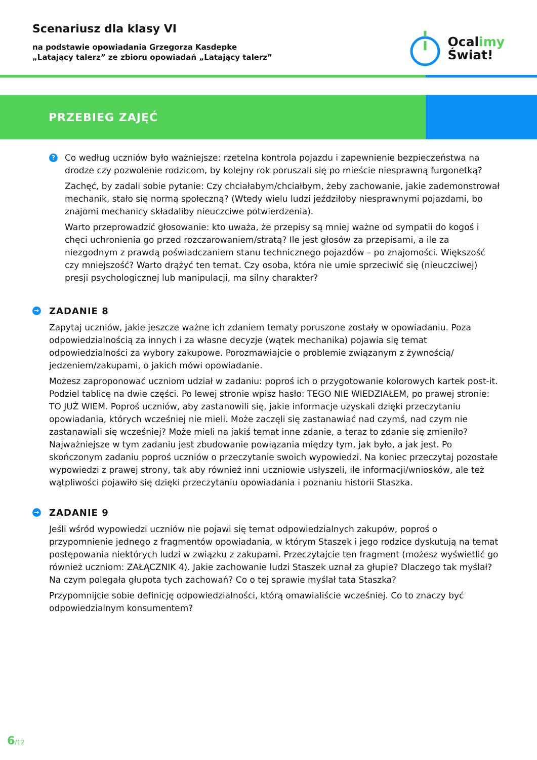Scenariusz dla klasy VI
na podstawie opowiadania Grzegorza Kasdepke
„Latający talerz” ze zbioru opowiadań „Latający talerz”
Ocalimy
Świat!
PRZEBIEG ZAJĘĆ
?
Co według uczniów było ważniejsze: rzetelna kontrola pojazdu i zapewnienie bezpieczeństwa na drodze czy pozwolenie rodzicom, by kolejny rok poruszali się po mieście niesprawną furgonetką?
Zachęć, by zadali sobie pytanie: Czy chciałabym/chciałbym, żeby zachowanie, jakie zademonstrował mechanik, stało się normą społeczną? (Wtedy wielu ludzi jeździłoby niesprawnymi pojazdami, bo znajomi mechanicy składaliby nieuczciwe potwierdzenia).
Warto przeprowadzić głosowanie: kto uważa, że przepisy są mniej ważne od sympatii do kogoś i chęci uchronienia go przed rozczarowaniem/stratą? Ile jest głosów za przepisami, a ile za niezgodnym z prawdą poświadczaniem stanu technicznego pojazdów – po znajomości. Większość czy mniejszość? Warto drążyć ten temat. Czy osoba, która nie umie sprzeciwić się (nieuczciwej) presji psychologicznej lub manipulacji, ma silny charakter?
→ ZADANIE 8
Zapytaj uczniów, jakie jeszcze ważne ich zdaniem tematy poruszone zostały w opowiadaniu. Poza odpowiedzialnością za innych i za własne decyzje (wątek mechanika) pojawia się temat odpowiedzialności za wybory zakupowe. Porozmawiajcie o problemie związanym z żywnością/ jedzeniem/zakupami, o jakich mówi opowiadanie.
Możesz zaproponować uczniom udział w zadaniu: poproś ich o przygotowanie kolorowych kartek post-it. Podziel tablicę na dwie części. Po lewej stronie wpisz hasło: TEGO NIE WIEDZIAŁEM, po prawej stronie: TO JUŻ WIEM. Poproś uczniów, aby zastanowili się, jakie informacje uzyskali dzięki przeczytaniu opowiadania, których wcześniej nie mieli. Może zaczęli się zastanawiać nad czymś, nad czym nie zastanawiali się wcześniej? Może mieli na jakiś temat inne zdanie, a teraz to zdanie się zmieniło? Najważniejsze w tym zadaniu jest zbudowanie powiązania między tym, jak było, a jak jest. Po skończonym zadaniu poproś uczniów o przeczytanie swoich wypowiedzi. Na koniec przeczytaj pozostałe wypowiedzi z prawej strony, tak aby również inni uczniowie usłyszeli, ile informacji/wniosków, ale też wątpliwości pojawiło się dzięki przeczytaniu opowiadania i poznaniu historii Staszka.
→ ZADANIE 9
Jeśli wśród wypowiedzi uczniów nie pojawi się temat odpowiedzialnych zakupów, poproś o przypomnienie jednego z fragmentów opowiadania, w którym Staszek i jego rodzice dyskutują na temat postępowania niektórych ludzi w związku z zakupami. Przeczytajcie ten fragment (możesz wyświetlić go również uczniom: ZAŁĄCZNIK 4). Jakie zachowanie ludzi Staszek uznał za głupie? Dlaczego tak myślał? Na czym polegała głupota tych zachowań? Co o tej sprawie myślał tata Staszka?
Przypomnijcie sobie definicję odpowiedzialności, którą omawialiście wcześniej. Co to znaczy być odpowiedzialnym konsumentem?
6/12